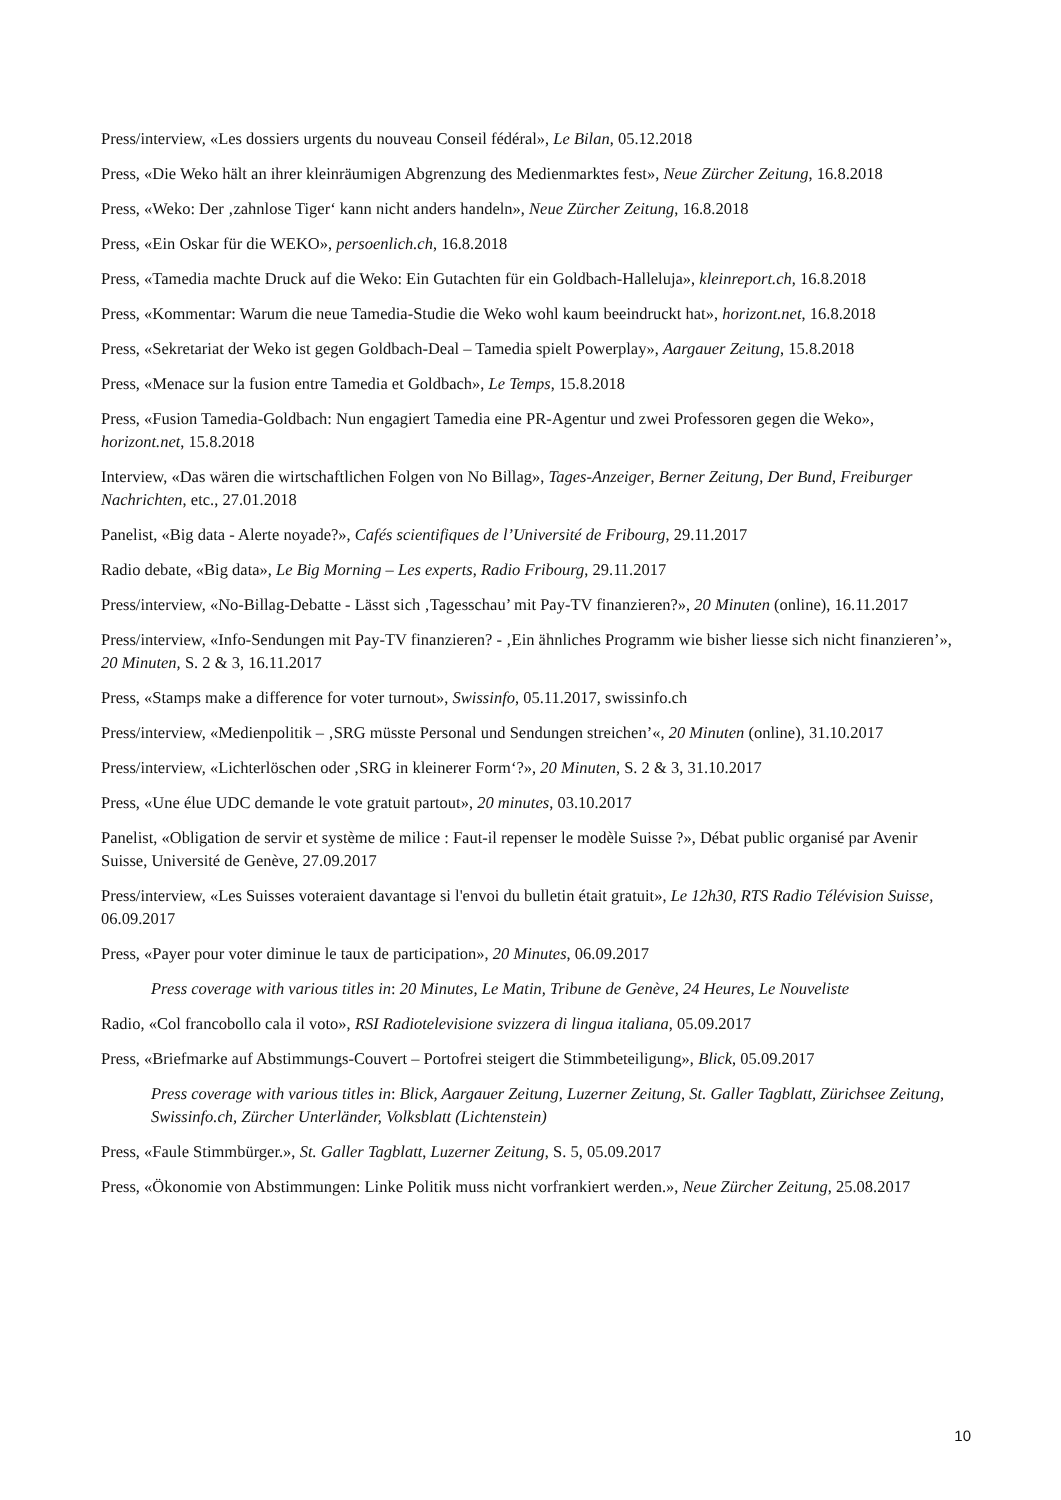Press/interview, «Les dossiers urgents du nouveau Conseil fédéral», Le Bilan, 05.12.2018
Press, «Die Weko hält an ihrer kleinräumigen Abgrenzung des Medienmarktes fest», Neue Zürcher Zeitung, 16.8.2018
Press, «Weko: Der ‚zahnlose Tiger‘ kann nicht anders handeln», Neue Zürcher Zeitung, 16.8.2018
Press, «Ein Oskar für die WEKO», persoenlich.ch, 16.8.2018
Press, «Tamedia machte Druck auf die Weko: Ein Gutachten für ein Goldbach-Halleluja», kleinreport.ch, 16.8.2018
Press, «Kommentar: Warum die neue Tamedia-Studie die Weko wohl kaum beeindruckt hat», horizont.net, 16.8.2018
Press, «Sekretariat der Weko ist gegen Goldbach-Deal – Tamedia spielt Powerplay», Aargauer Zeitung, 15.8.2018
Press, «Menace sur la fusion entre Tamedia et Goldbach», Le Temps, 15.8.2018
Press, «Fusion Tamedia-Goldbach: Nun engagiert Tamedia eine PR-Agentur und zwei Professoren gegen die Weko», horizont.net, 15.8.2018
Interview, «Das wären die wirtschaftlichen Folgen von No Billag», Tages-Anzeiger, Berner Zeitung, Der Bund, Freiburger Nachrichten, etc., 27.01.2018
Panelist, «Big data - Alerte noyade?», Cafés scientifiques de l’Université de Fribourg, 29.11.2017
Radio debate, «Big data», Le Big Morning – Les experts, Radio Fribourg, 29.11.2017
Press/interview, «No-Billag-Debatte - Lässt sich ‚Tagesschau’ mit Pay-TV finanzieren?», 20 Minuten (online), 16.11.2017
Press/interview, «Info-Sendungen mit Pay-TV finanzieren? - ‚Ein ähnliches Programm wie bisher liesse sich nicht finanzieren’», 20 Minuten, S. 2 & 3, 16.11.2017
Press, «Stamps make a difference for voter turnout», Swissinfo, 05.11.2017, swissinfo.ch
Press/interview, «Medienpolitik – ‚SRG müsste Personal und Sendungen streichen’«, 20 Minuten (online), 31.10.2017
Press/interview, «Lichterlöschen oder ‚SRG in kleinerer Form‘?», 20 Minuten, S. 2 & 3, 31.10.2017
Press, «Une élue UDC demande le vote gratuit partout», 20 minutes, 03.10.2017
Panelist, «Obligation de servir et système de milice : Faut-il repenser le modèle Suisse ?», Débat public organisé par Avenir Suisse, Université de Genève, 27.09.2017
Press/interview, «Les Suisses voteraient davantage si l'envoi du bulletin était gratuit», Le 12h30, RTS Radio Télévision Suisse, 06.09.2017
Press, «Payer pour voter diminue le taux de participation», 20 Minutes, 06.09.2017
Press coverage with various titles in: 20 Minutes, Le Matin, Tribune de Genève, 24 Heures, Le Nouveliste
Radio, «Col francobollo cala il voto», RSI Radiotelevisione svizzera di lingua italiana, 05.09.2017
Press, «Briefmarke auf Abstimmungs-Couvert – Portofrei steigert die Stimmbeteiligung», Blick, 05.09.2017
Press coverage with various titles in: Blick, Aargauer Zeitung, Luzerner Zeitung, St. Galler Tagblatt, Zürichsee Zeitung, Swissinfo.ch, Zürcher Unterländer, Volksblatt (Lichtenstein)
Press, «Faule Stimmbürger.», St. Galler Tagblatt, Luzerner Zeitung, S. 5, 05.09.2017
Press, «Ökonomie von Abstimmungen: Linke Politik muss nicht vorfrankiert werden.», Neue Zürcher Zeitung, 25.08.2017
10